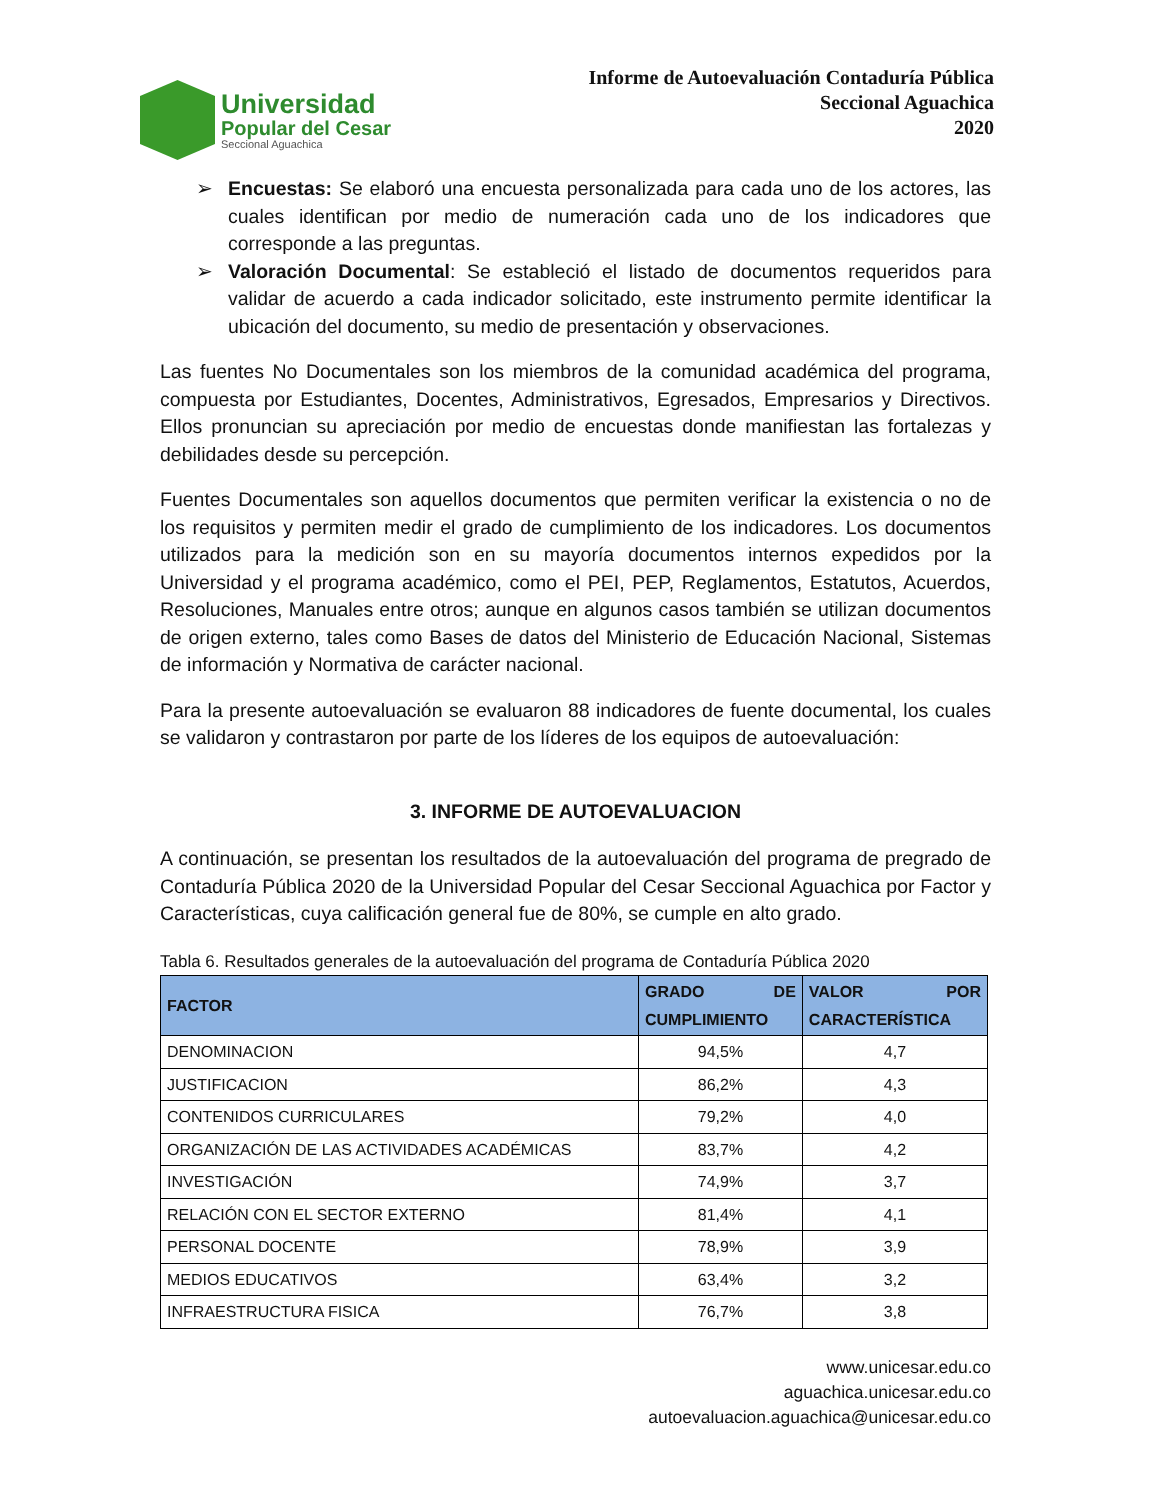Universidad
Popular del Cesar
Seccional Aguachica
Informe de Autoevaluación Contaduría Pública
Seccional Aguachica
2020
➢ Encuestas: Se elaboró una encuesta personalizada para cada uno de los actores, las cuales identifican por medio de numeración cada uno de los indicadores que corresponde a las preguntas.
➢ Valoración Documental: Se estableció el listado de documentos requeridos para validar de acuerdo a cada indicador solicitado, este instrumento permite identificar la ubicación del documento, su medio de presentación y observaciones.
Las fuentes No Documentales son los miembros de la comunidad académica del programa, compuesta por Estudiantes, Docentes, Administrativos, Egresados, Empresarios y Directivos. Ellos pronuncian su apreciación por medio de encuestas donde manifiestan las fortalezas y debilidades desde su percepción.
Fuentes Documentales son aquellos documentos que permiten verificar la existencia o no de los requisitos y permiten medir el grado de cumplimiento de los indicadores. Los documentos utilizados para la medición son en su mayoría documentos internos expedidos por la Universidad y el programa académico, como el PEI, PEP, Reglamentos, Estatutos, Acuerdos, Resoluciones, Manuales entre otros; aunque en algunos casos también se utilizan documentos de origen externo, tales como Bases de datos del Ministerio de Educación Nacional, Sistemas de información y Normativa de carácter nacional.
Para la presente autoevaluación se evaluaron 88 indicadores de fuente documental, los cuales se validaron y contrastaron por parte de los líderes de los equipos de autoevaluación:
3. INFORME DE AUTOEVALUACION
A continuación, se presentan los resultados de la autoevaluación del programa de pregrado de Contaduría Pública 2020 de la Universidad Popular del Cesar Seccional Aguachica por Factor y Características, cuya calificación general fue de 80%, se cumple en alto grado.
Tabla 6. Resultados generales de la autoevaluación del programa de Contaduría Pública 2020
| FACTOR | GRADO DE CUMPLIMIENTO | VALOR POR CARACTERÍSTICA |
| --- | --- | --- |
| DENOMINACION | 94,5% | 4,7 |
| JUSTIFICACION | 86,2% | 4,3 |
| CONTENIDOS CURRICULARES | 79,2% | 4,0 |
| ORGANIZACIÓN DE LAS ACTIVIDADES ACADÉMICAS | 83,7% | 4,2 |
| INVESTIGACIÓN | 74,9% | 3,7 |
| RELACIÓN CON EL SECTOR EXTERNO | 81,4% | 4,1 |
| PERSONAL DOCENTE | 78,9% | 3,9 |
| MEDIOS EDUCATIVOS | 63,4% | 3,2 |
| INFRAESTRUCTURA FISICA | 76,7% | 3,8 |
www.unicesar.edu.co
aguachica.unicesar.edu.co
autoevaluacion.aguachica@unicesar.edu.co